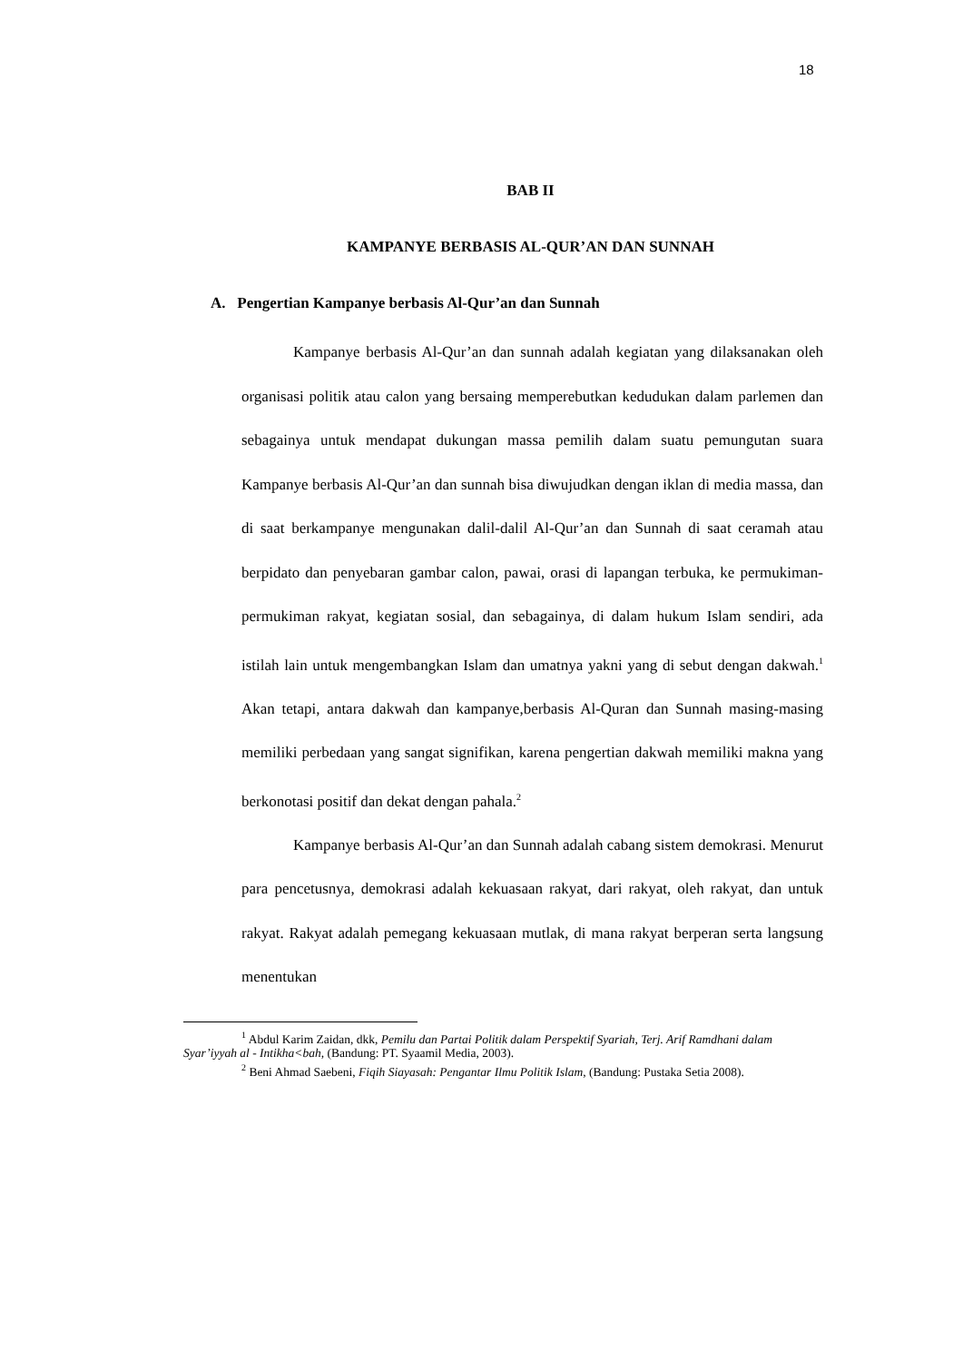18
BAB II
KAMPANYE BERBASIS AL-QUR’AN DAN SUNNAH
A. Pengertian Kampanye berbasis Al-Qur’an dan Sunnah
Kampanye berbasis Al-Qur’an dan sunnah adalah kegiatan yang dilaksanakan oleh organisasi politik atau calon yang bersaing memperebutkan kedudukan dalam parlemen dan sebagainya untuk mendapat dukungan massa pemilih dalam suatu pemungutan suara Kampanye berbasis Al-Qur’an dan sunnah bisa diwujudkan dengan iklan di media massa, dan di saat berkampanye mengunakan dalil-dalil Al-Qur’an dan Sunnah di saat ceramah atau berpidato dan penyebaran gambar calon, pawai, orasi di lapangan terbuka, ke permukiman-permukiman rakyat, kegiatan sosial, dan sebagainya, di dalam hukum Islam sendiri, ada istilah lain untuk mengembangkan Islam dan umatnya yakni yang di sebut dengan dakwah.<sup>1</sup> Akan tetapi, antara dakwah dan kampanye,berbasis Al-Quran dan Sunnah masing-masing memiliki perbedaan yang sangat signifikan, karena pengertian dakwah memiliki makna yang berkonotasi positif dan dekat dengan pahala.<sup>2</sup>
Kampanye berbasis Al-Qur’an dan Sunnah adalah cabang sistem demokrasi. Menurut para pencetusnya, demokrasi adalah kekuasaan rakyat, dari rakyat, oleh rakyat, dan untuk rakyat. Rakyat adalah pemegang kekuasaan mutlak, di mana rakyat berperan serta langsung menentukan
<sup>1</sup> Abdul Karim Zaidan, dkk, Pemilu dan Partai Politik dalam Perspektif Syariah, Terj. Arif Ramdhani dalam Syar’iyyah al - Intikha<bah, (Bandung: PT. Syaamil Media, 2003).
<sup>2</sup> Beni Ahmad Saebeni, Fiqih Siayasah: Pengantar Ilmu Politik Islam, (Bandung: Pustaka Setia 2008).